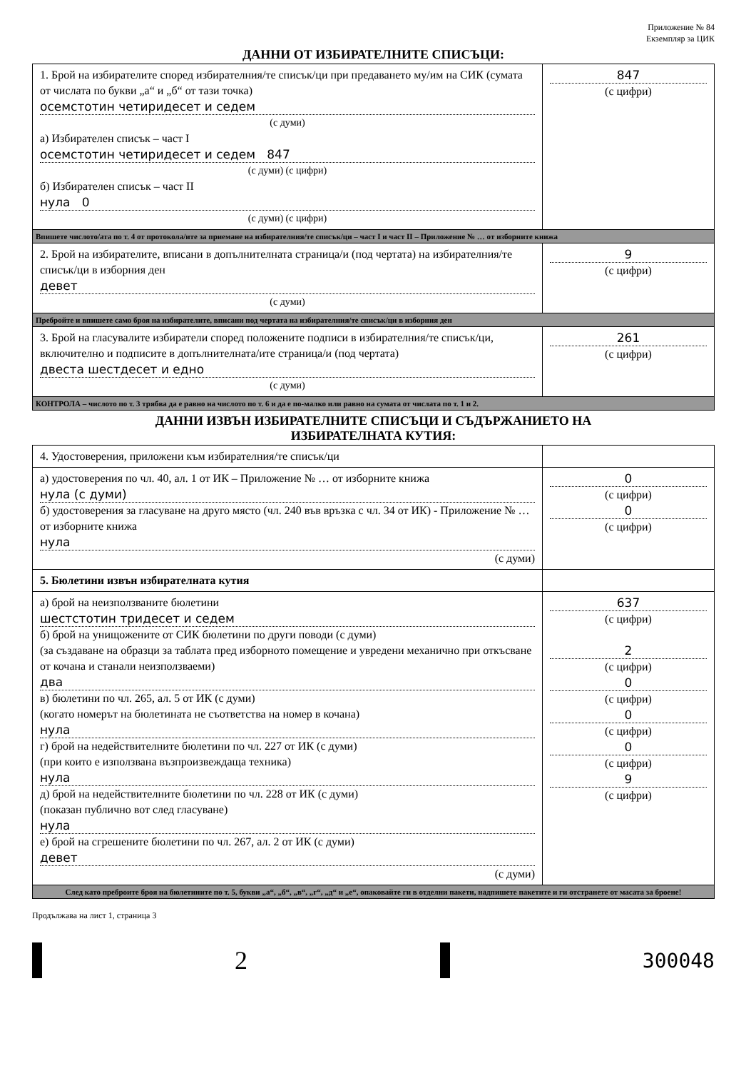Приложение № 84
Екземпляр за ЦИК
ДАННИ ОТ ИЗБИРАТЕЛНИТЕ СПИСЪЦИ:
| 1. Брой на избирателите според избирателния/те списък/ци при предаването му/им на СИК (сумата от числата по букви „а“ и „б“ от тази точка) осемстотин четиридесет и седем (с думи) а) Избирателен списък – част I осемстотин четиридесет и седем 847 (с думи) (с цифри) б) Избирателен списък – част II нула 0 (с думи) (с цифри) | 847 (с цифри) |
| Впишете числото/ата по т. 4 от протокола/ите за приемане на избирателния/те списък/ци – част I и част II – Приложение № … от изборните книжа | |
| 2. Брой на избирателите, вписани в допълнителната страница/и (под чертата) на избирателния/те списък/ци в изборния ден девет (с думи) | 9 (с цифри) |
| Пребройте и впишете само броя на избирателите, вписани под чертата на избирателния/те списък/ци в изборния ден | |
| 3. Брой на гласувалите избиратели според положените подписи в избирателния/те списък/ци, включително и подписите в допълнителната/ите страница/и (под чертата) двеста шестдесет и едно (с думи) | 261 (с цифри) |
| КОНТРОЛА – числото по т. 3 трябва да е равно на числото по т. 6 и да е по-малко или равно на сумата от числата по т. 1 и 2. | |
ДАННИ ИЗВЪН ИЗБИРАТЕЛНИТЕ СПИСЪЦИ И СЪДЪРЖАНИЕТО НА
ИЗБИРАТЕЛНАТА КУТИЯ:
| 4. Удостоверения, приложени към избирателния/те списък/ци | |
| а) удостоверения по чл. 40, ал. 1 от ИК – Приложение № … от изборните книжа нула (с думи) б) удостоверения за гласуване на друго място (чл. 240 във връзка с чл. 34 от ИК) - Приложение № … от изборните книжа нула (с думи) | 0 (с цифри) 0 (с цифри) |
| 5. Бюлетини извън избирателната кутия | |
| а) брой на неизползваните бюлетини шестстотин тридесет и седем б) брой на унищожените от СИК бюлетини по други поводи (с думи) (за създаване на образци за таблата пред изборното помещение и увредени механично при откъсване от кочана и станали неизползваеми) два в) бюлетини по чл. 265, ал. 5 от ИК (с думи) (когато номерът на бюлетината не съответства на номер в кочана) нула г) брой на недействителните бюлетини по чл. 227 от ИК (с думи) (при които е използвана възпроизвеждаща техника) нула д) брой на недействителните бюлетини по чл. 228 от ИК (с думи) (показан публично вот след гласуване) нула е) брой на сгрешените бюлетини по чл. 267, ал. 2 от ИК (с думи) девет (с думи) | 637 (с цифри) 2 (с цифри) 0 (с цифри) 0 (с цифри) 0 (с цифри) 9 (с цифри) |
| След като преброите броя на бюлетините по т. 5, букви „а“, „б“, „в“, „г“, „д“ и „е“, опаковайте ги в отделни пакети, надпишете пакетите и ги отстранете от масата за броене! | |
Продължава на лист 1, страница 3
2 300048